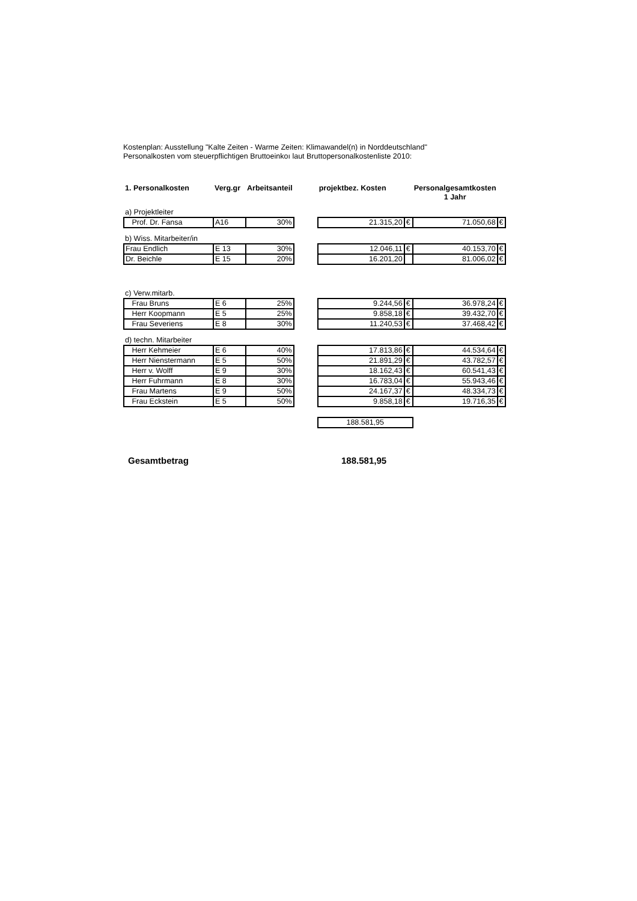Kostenplan: Ausstellung "Kalte Zeiten - Warme Zeiten: Klimawandel(n) in Norddeutschland"
Personalkosten vom steuerpflichtigen Bruttoeinkoı laut Bruttopersonalkostenliste 2010:
| 1. Personalkosten | Verg.gr | Arbeitsanteil | | projektbez. Kosten | | Personalgesamtkosten 1 Jahr | |
| --- | --- | --- | --- | --- | --- | --- | --- |
| a) Projektleiter | | | | | | | |
| Prof. Dr. Fansa | A16 | 30% | | 21.315,20 | € | 71.050,68 | € |
| b) Wiss. Mitarbeiter/in | | | | | | | |
| Frau Endlich | E 13 | 30% | | 12.046,11 | € | 40.153,70 | € |
| Dr. Beichle | E 15 | 20% | | 16.201,20 | | 81.006,02 | € |
| c) Verw.mitarb. | | | | | | | |
| Frau Bruns | E 6 | 25% | | 9.244,56 | € | 36.978,24 | € |
| Herr Koopmann | E 5 | 25% | | 9.858,18 | € | 39.432,70 | € |
| Frau Severiens | E 8 | 30% | | 11.240,53 | € | 37.468,42 | € |
| d) techn. Mitarbeiter | | | | | | | |
| Herr Kehmeier | E 6 | 40% | | 17.813,86 | € | 44.534,64 | € |
| Herr Nienstermann | E 5 | 50% | | 21.891,29 | € | 43.782,57 | € |
| Herr v. Wolff | E 9 | 30% | | 18.162,43 | € | 60.541,43 | € |
| Herr Fuhrmann | E 8 | 30% | | 16.783,04 | € | 55.943,46 | € |
| Frau Martens | E 9 | 50% | | 24.167,37 | € | 48.334,73 | € |
| Frau Eckstein | E 5 | 50% | | 9.858,18 | € | 19.716,35 | € |
| | | | | 188.581,95 | | | |
Gesamtbetrag 188.581,95